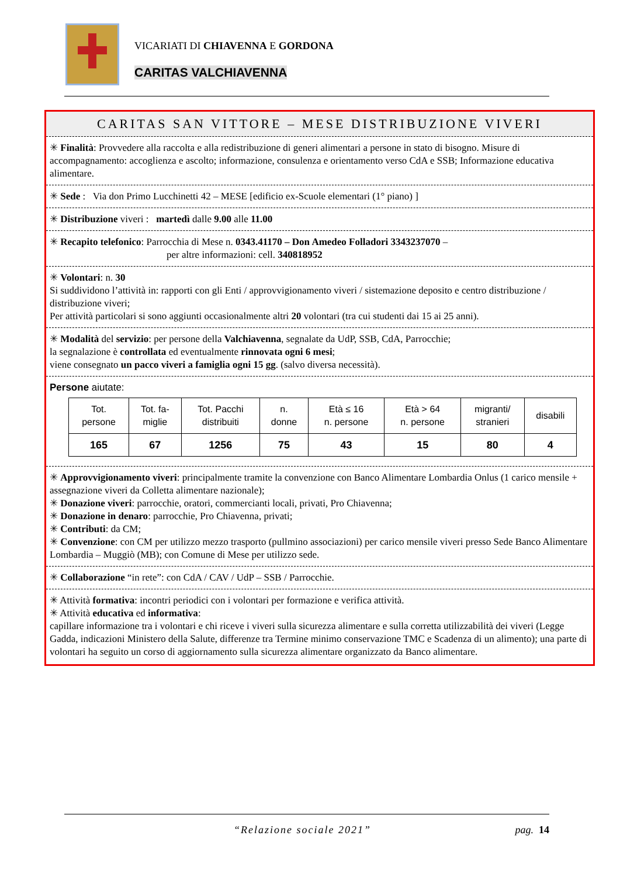VICARIATI DI CHIAVENNA E GORDONA
CARITAS VALCHIAVENNA
CARITAS SAN VITTORE – MESE DISTRIBUZIONE VIVERI
✳ Finalità: Provvedere alla raccolta e alla redistribuzione di generi alimentari a persone in stato di bisogno. Misure di accompagnamento: accoglienza e ascolto; informazione, consulenza e orientamento verso CdA e SSB; Informazione educativa alimentare.
✳ Sede : Via don Primo Lucchinetti 42 – MESE [edificio ex-Scuole elementari (1° piano) ]
✳ Distribuzione viveri : martedì dalle 9.00 alle 11.00
✳ Recapito telefonico: Parrocchia di Mese n. 0343.41170 – Don Amedeo Folladori 3343237070 –
per altre informazioni: cell. 340818952
✳ Volontari: n. 30
Si suddividono l’attività in: rapporti con gli Enti / approvvigionamento viveri / sistemazione deposito e centro distribuzione / distribuzione viveri;
Per attività particolari si sono aggiunti occasionalmente altri 20 volontari (tra cui studenti dai 15 ai 25 anni).
✳ Modalità del servizio: per persone della Valchiavenna, segnalate da UdP, SSB, CdA, Parrocchie;
la segnalazione è controllata ed eventualmente rinnovata ogni 6 mesi;
viene consegnato un pacco viveri a famiglia ogni 15 gg. (salvo diversa necessità).
Persone aiutate:
| Tot. persone | Tot. fa- miglie | Tot. Pacchi distribuiti | n. donne | Età ≤ 16 n. persone | Età > 64 n. persone | migranti/ stranieri | disabili |
| 165 | 67 | 1256 | 75 | 43 | 15 | 80 | 4 |
✳ Approvvigionamento viveri: principalmente tramite la convenzione con Banco Alimentare Lombardia Onlus (1 carico mensile + assegnazione viveri da Colletta alimentare nazionale);
✳ Donazione viveri: parrocchie, oratori, commercianti locali, privati, Pro Chiavenna;
✳ Donazione in denaro: parrocchie, Pro Chiavenna, privati;
✳ Contributi: da CM;
✳ Convenzione: con CM per utilizzo mezzo trasporto (pullmino associazioni) per carico mensile viveri presso Sede Banco Alimentare Lombardia – Muggiò (MB); con Comune di Mese per utilizzo sede.
✳ Collaborazione “in rete”: con CdA / CAV / UdP – SSB / Parrocchie.
✳ Attività formativa: incontri periodici con i volontari per formazione e verifica attività.
✳ Attività educativa ed informativa:
capillare informazione tra i volontari e chi riceve i viveri sulla sicurezza alimentare e sulla corretta utilizzabilità dei viveri (Legge Gadda, indicazioni Ministero della Salute, differenze tra Termine minimo conservazione TMC e Scadenza di un alimento); una parte di volontari ha seguito un corso di aggiornamento sulla sicurezza alimentare organizzato da Banco alimentare.
“Relazione sociale 2021” pag. 14